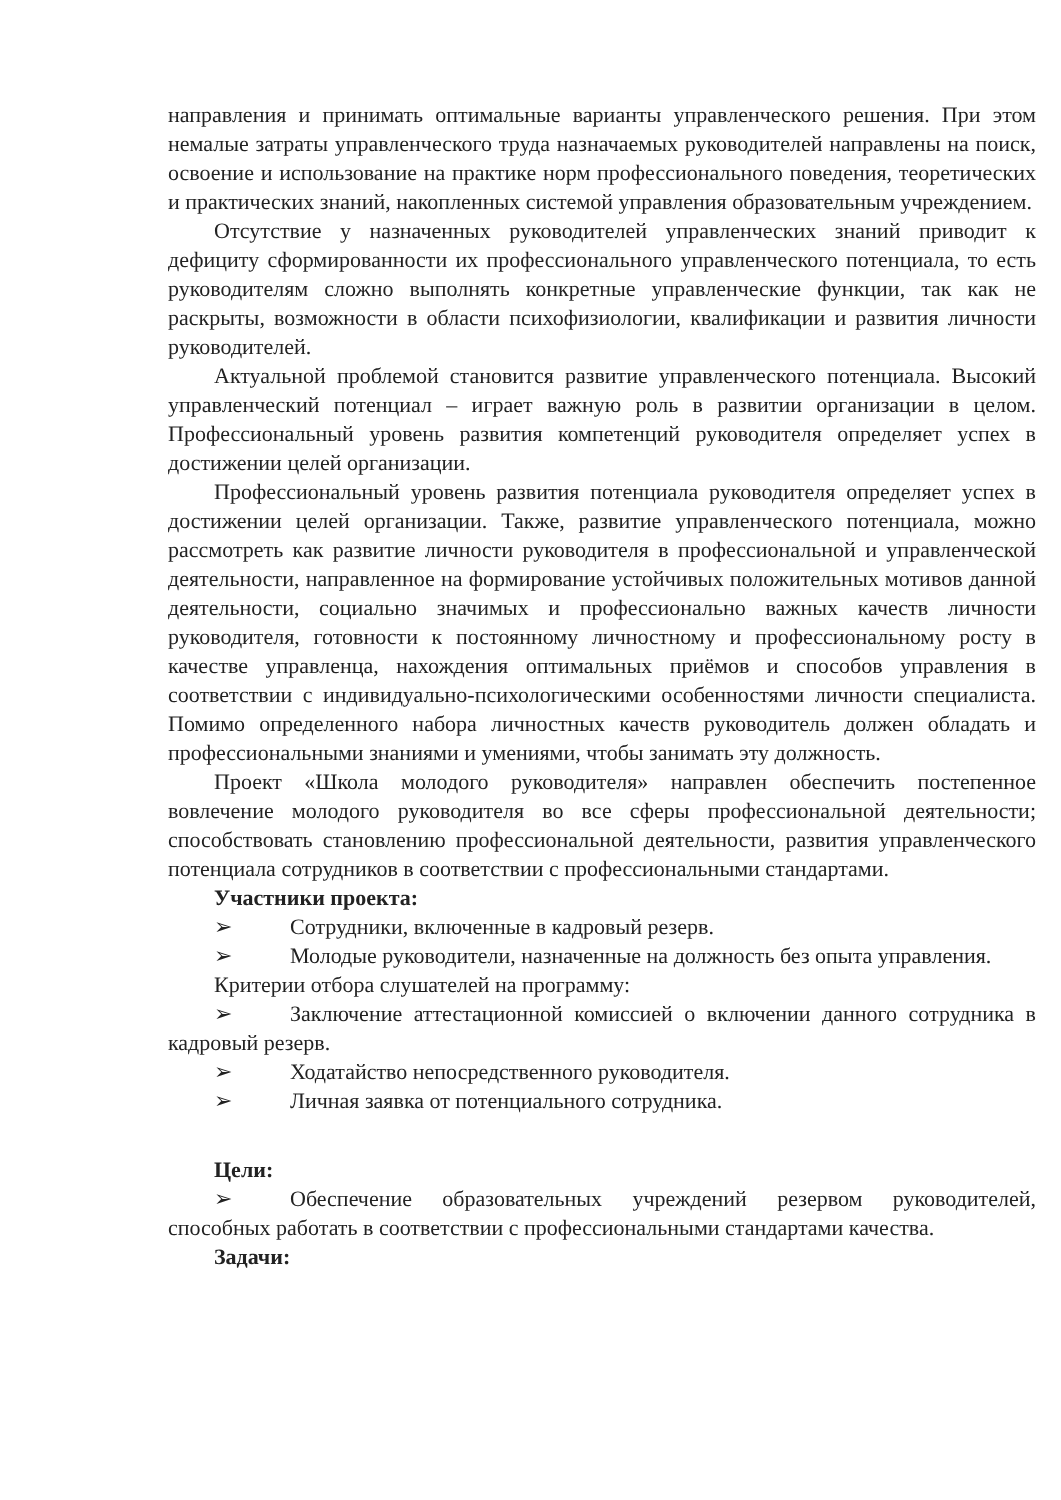направления и принимать оптимальные варианты управленческого решения. При этом немалые затраты управленческого труда назначаемых руководителей направлены на поиск, освоение и использование на практике норм профессионального поведения, теоретических и практических знаний, накопленных системой управления образовательным учреждением.
Отсутствие у назначенных руководителей управленческих знаний приводит к дефициту сформированности их профессионального управленческого потенциала, то есть руководителям сложно выполнять конкретные управленческие функции, так как не раскрыты, возможности в области психофизиологии, квалификации и развития личности руководителей.
Актуальной проблемой становится развитие управленческого потенциала. Высокий управленческий потенциал – играет важную роль в развитии организации в целом. Профессиональный уровень развития компетенций руководителя определяет успех в достижении целей организации.
Профессиональный уровень развития потенциала руководителя определяет успех в достижении целей организации. Также, развитие управленческого потенциала, можно рассмотреть как развитие личности руководителя в профессиональной и управленческой деятельности, направленное на формирование устойчивых положительных мотивов данной деятельности, социально значимых и профессионально важных качеств личности руководителя, готовности к постоянному личностному и профессиональному росту в качестве управленца, нахождения оптимальных приёмов и способов управления в соответствии с индивидуально-психологическими особенностями личности специалиста. Помимо определенного набора личностных качеств руководитель должен обладать и профессиональными знаниями и умениями, чтобы занимать эту должность.
Проект «Школа молодого руководителя» направлен обеспечить постепенное вовлечение молодого руководителя во все сферы профессиональной деятельности; способствовать становлению профессиональной деятельности, развития управленческого потенциала сотрудников в соответствии с профессиональными стандартами.
Участники проекта:
➢ Сотрудники, включенные в кадровый резерв.
➢ Молодые руководители, назначенные на должность без опыта управления.
Критерии отбора слушателей на программу:
➢ Заключение аттестационной комиссией о включении данного сотрудника в кадровый резерв.
➢ Ходатайство непосредственного руководителя.
➢ Личная заявка от потенциального сотрудника.
Цели:
➢ Обеспечение образовательных учреждений резервом руководителей, способных работать в соответствии с профессиональными стандартами качества.
Задачи: